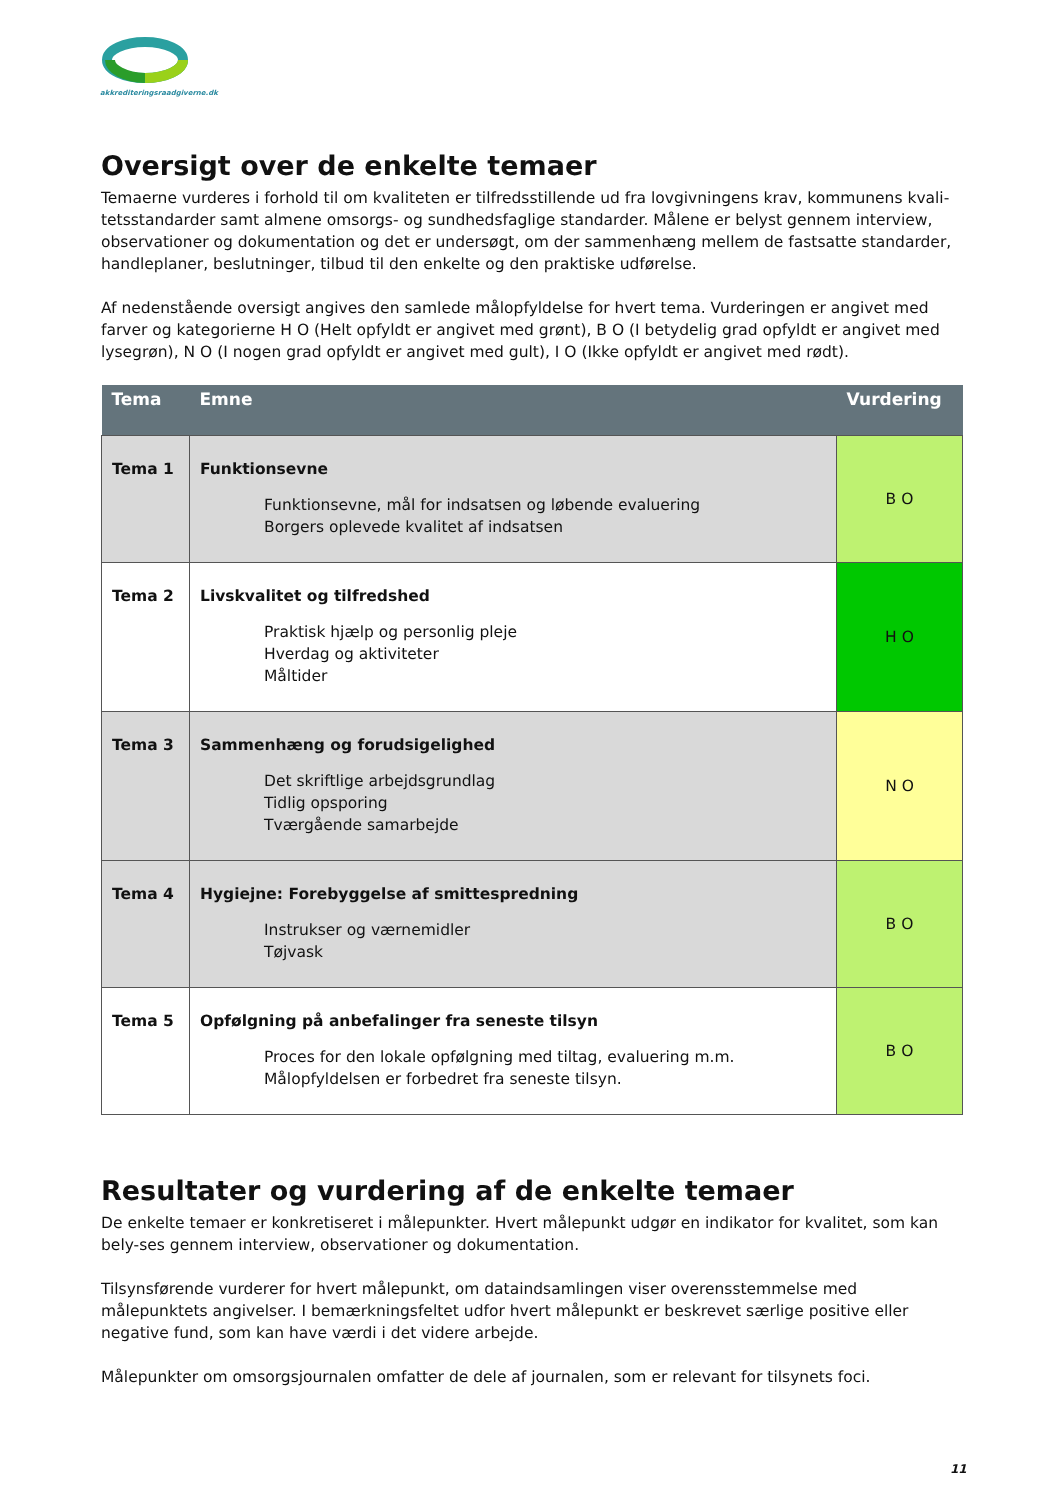akkrediteringsraadgiverne.dk
Oversigt over de enkelte temaer
Temaerne vurderes i forhold til om kvaliteten er tilfredsstillende ud fra lovgivningens krav, kommunens kvali-tetsstandarder samt almene omsorgs- og sundhedsfaglige standarder. Målene er belyst gennem interview, observationer og dokumentation og det er undersøgt, om der sammenhæng mellem de fastsatte standarder, handleplaner, beslutninger, tilbud til den enkelte og den praktiske udførelse.
Af nedenstående oversigt angives den samlede målopfyldelse for hvert tema. Vurderingen er angivet med farver og kategorierne H O (Helt opfyldt er angivet med grønt), B O (I betydelig grad opfyldt er angivet med lysegrøn), N O (I nogen grad opfyldt er angivet med gult), I O (Ikke opfyldt er angivet med rødt).
| Tema | Emne | Vurdering |
| --- | --- | --- |
| Tema 1 | Funktionsevne Funktionsevne, mål for indsatsen og løbende evaluering Borgers oplevede kvalitet af indsatsen | B O |
| Tema 2 | Livskvalitet og tilfredshed Praktisk hjælp og personlig pleje Hverdag og aktiviteter Måltider | H O |
| Tema 3 | Sammenhæng og forudsigelighed Det skriftlige arbejdsgrundlag Tidlig opsporing Tværgående samarbejde | N O |
| Tema 4 | Hygiejne: Forebyggelse af smittespredning Instrukser og værnemidler Tøjvask | B O |
| Tema 5 | Opfølgning på anbefalinger fra seneste tilsyn Proces for den lokale opfølgning med tiltag, evaluering m.m. Målopfyldelsen er forbedret fra seneste tilsyn. | B O |
Resultater og vurdering af de enkelte temaer
De enkelte temaer er konkretiseret i målepunkter. Hvert målepunkt udgør en indikator for kvalitet, som kan bely-ses gennem interview, observationer og dokumentation.
Tilsynsførende vurderer for hvert målepunkt, om dataindsamlingen viser overensstemmelse med målepunktets angivelser. I bemærkningsfeltet udfor hvert målepunkt er beskrevet særlige positive eller negative fund, som kan have værdi i det videre arbejde.
Målepunkter om omsorgsjournalen omfatter de dele af journalen, som er relevant for tilsynets foci.
11